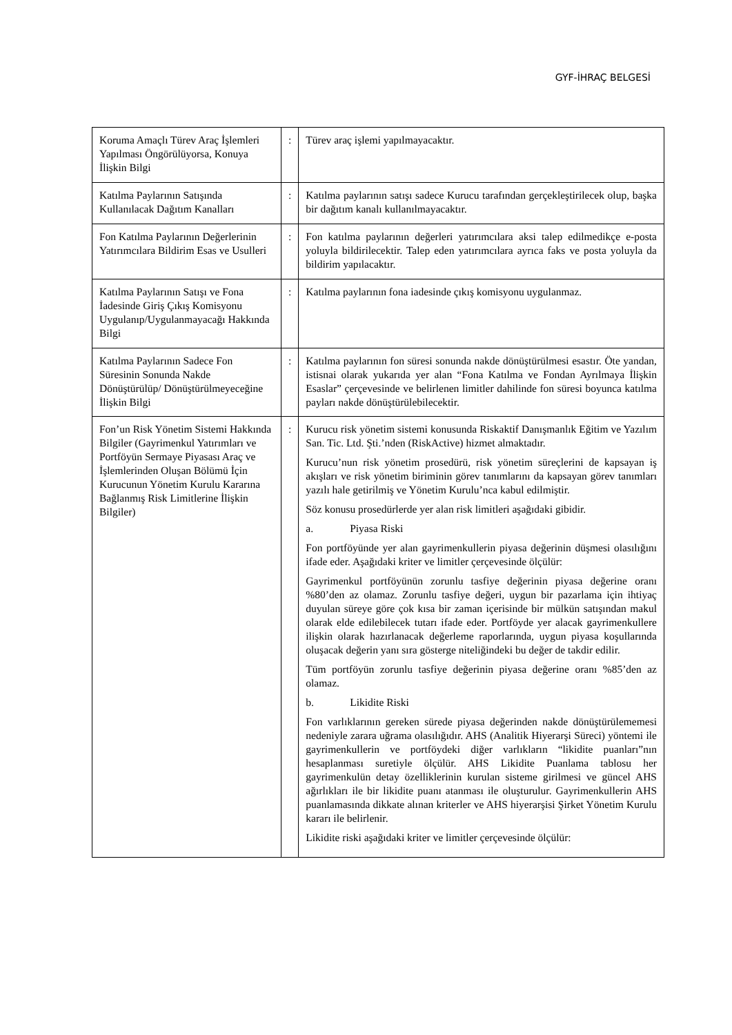GYF-İHRAÇ BELGESİ
| Koruma Amaçlı Türev Araç İşlemleri Yapılması Öngörülüyorsa, Konuya İlişkin Bilgi | : | Türev araç işlemi yapılmayacaktır. |
| Katılma Paylarının Satışında Kullanılacak Dağıtım Kanalları | : | Katılma paylarının satışı sadece Kurucu tarafından gerçekleştirilecek olup, başka bir dağıtım kanalı kullanılmayacaktır. |
| Fon Katılma Paylarının Değerlerinin Yatırımcılara Bildirim Esas ve Usulleri | : | Fon katılma paylarının değerleri yatırımcılara aksi talep edilmedikçe e-posta yoluyla bildirilecektir. Talep eden yatırımcılara ayrıca faks ve posta yoluyla da bildirim yapılacaktır. |
| Katılma Paylarının Satışı ve Fona İadesinde Giriş Çıkış Komisyonu Uygulanıp/Uygulanmayacağı Hakkında Bilgi | : | Katılma paylarının fona iadesinde çıkış komisyonu uygulanmaz. |
| Katılma Paylarının Sadece Fon Süresinin Sonunda Nakde Dönüştürülüp/ Dönüştürülmeyeceğine İlişkin Bilgi | : | Katılma paylarının fon süresi sonunda nakde dönüştürülmesi esastır. Öte yandan, istisnai olarak yukarıda yer alan “Fona Katılma ve Fondan Ayrılmaya İlişkin Esaslar” çerçevesinde ve belirlenen limitler dahilinde fon süresi boyunca katılma payları nakde dönüştürülebilecektir. |
| Fon’un Risk Yönetim Sistemi Hakkında Bilgiler (Gayrimenkul Yatırımları ve Portföyün Sermaye Piyasası Araç ve İşlemlerinden Oluşan Bölümü İçin Kurucunun Yönetim Kurulu Kararına Bağlanmış Risk Limitlerine İlişkin Bilgiler) | : | Kurucu risk yönetim sistemi konusunda Riskaktif Danışmanlık Eğitim ve Yazılım San. Tic. Ltd. Şti.’nden (RiskActive) hizmet almaktadır. Kurucu’nun risk yönetim prosedürü, risk yönetim süreçlerini de kapsayan iş akışları ve risk yönetim biriminin görev tanımlarını da kapsayan görev tanımları yazılı hale getirilmiş ve Yönetim Kurulu’nca kabul edilmiştir. Söz konusu prosedürlerde yer alan risk limitleri aşağıdaki gibidir. a. Piyasa Riski Fon portföyünde yer alan gayrimenkullerin piyasa değerinin düşmesi olasılığını ifade eder. Aşağıdaki kriter ve limitler çerçevesinde ölçülür: Gayrimenkul portföyünün zorunlu tasfiye değerinin piyasa değerine oranı %80’den az olamaz. Zorunlu tasfiye değeri, uygun bir pazarlama için ihtiyaç duyulan süreye göre çok kısa bir zaman içerisinde bir mülkün satışından makul olarak elde edilebilecek tutarı ifade eder. Portföyde yer alacak gayrimenkullere ilişkin olarak hazırlanacak değerleme raporlarında, uygun piyasa koşullarında oluşacak değerin yanı sıra gösterge niteliğindeki bu değer de takdir edilir. Tüm portföyün zorunlu tasfiye değerinin piyasa değerine oranı %85’den az olamaz. b. Likidite Riski Fon varlıklarının gereken sürede piyasa değerinden nakde dönüştürülememesi nedeniyle zarara uğrama olasılığıdır. AHS (Analitik Hiyerarşi Süreci) yöntemi ile gayrimenkullerin ve portföydeki diğer varlıkların “likidite puanları”nın hesaplanması suretiyle ölçülür. AHS Likidite Puanlama tablosu her gayrimenkulün detay özelliklerinin kurulan sisteme girilmesi ve güncel AHS ağırlıkları ile bir likidite puanı atanması ile oluşturulur. Gayrimenkullerin AHS puanlamasında dikkate alınan kriterler ve AHS hiyerarşisi Şirket Yönetim Kurulu kararı ile belirlenir. Likidite riski aşağıdaki kriter ve limitler çerçevesinde ölçülür: |